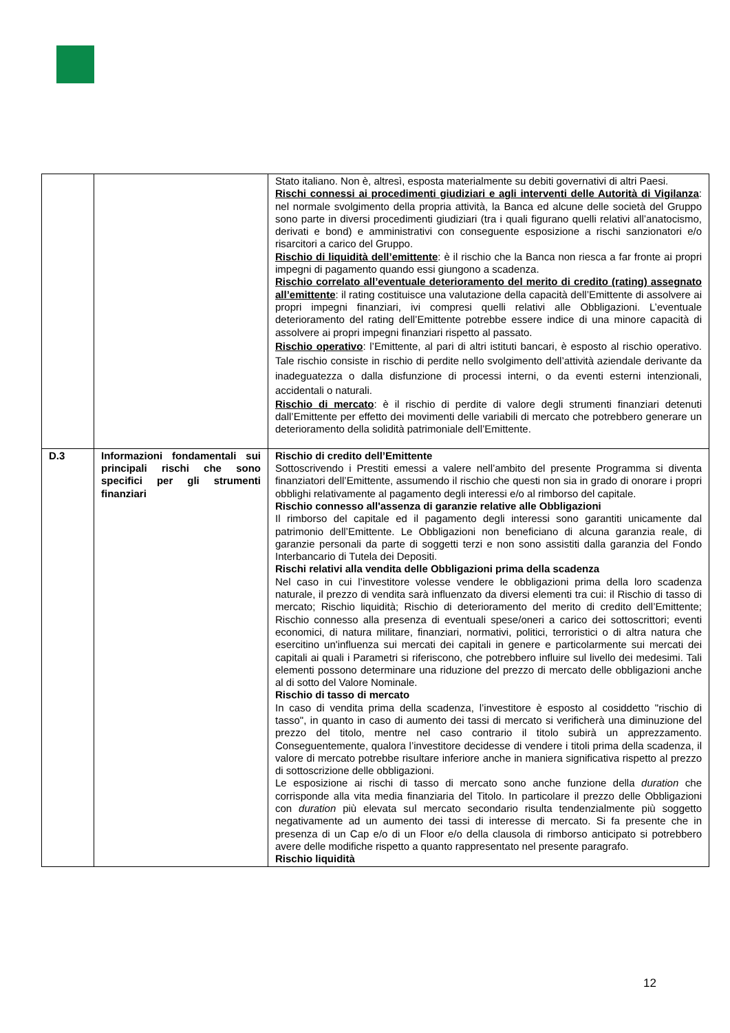| | | Stato italiano. Non è, altresì, esposta materialmente su debiti governativi di altri Paesi. Rischi connessi ai procedimenti giudiziari e agli interventi delle Autorità di Vigilanza : nel normale svolgimento della propria attività, la Banca ed alcune delle società del Gruppo sono parte in diversi procedimenti giudiziari (tra i quali figurano quelli relativi all’anatocismo, derivati e bond) e amministrativi con conseguente esposizione a rischi sanzionatori e/o risarcitori a carico del Gruppo. Rischio di liquidità dell’emittente : è il rischio che la Banca non riesca a far fronte ai propri impegni di pagamento quando essi giungono a scadenza. Rischio correlato all’eventuale deterioramento del merito di credito (rating) assegnato all’emittente : il rating costituisce una valutazione della capacità dell’Emittente di assolvere ai propri impegni finanziari, ivi compresi quelli relativi alle Obbligazioni. L’eventuale deterioramento del rating dell’Emittente potrebbe essere indice di una minore capacità di assolvere ai propri impegni finanziari rispetto al passato. Rischio operativo : l’Emittente, al pari di altri istituti bancari, è esposto al rischio operativo. Tale rischio consiste in rischio di perdite nello svolgimento dell’attività aziendale derivante da inadeguatezza o dalla disfunzione di processi interni, o da eventi esterni intenzionali, accidentali o naturali. Rischio di mercato : è il rischio di perdite di valore degli strumenti finanziari detenuti dall’Emittente per effetto dei movimenti delle variabili di mercato che potrebbero generare un deterioramento della solidità patrimoniale dell’Emittente. |
| D.3 | Informazioni fondamentali sui principali rischi che sono specifici per gli strumenti finanziari | Rischio di credito dell’Emittente Sottoscrivendo i Prestiti emessi a valere nell’ambito del presente Programma si diventa finanziatori dell’Emittente, assumendo il rischio che questi non sia in grado di onorare i propri obblighi relativamente al pagamento degli interessi e/o al rimborso del capitale. Rischio connesso all'assenza di garanzie relative alle Obbligazioni Il rimborso del capitale ed il pagamento degli interessi sono garantiti unicamente dal patrimonio dell’Emittente. Le Obbligazioni non beneficiano di alcuna garanzia reale, di garanzie personali da parte di soggetti terzi e non sono assistiti dalla garanzia del Fondo Interbancario di Tutela dei Depositi. Rischi relativi alla vendita delle Obbligazioni prima della scadenza Nel caso in cui l’investitore volesse vendere le obbligazioni prima della loro scadenza naturale, il prezzo di vendita sarà influenzato da diversi elementi tra cui: il Rischio di tasso di mercato; Rischio liquidità; Rischio di deterioramento del merito di credito dell’Emittente; Rischio connesso alla presenza di eventuali spese/oneri a carico dei sottoscrittori; eventi economici, di natura militare, finanziari, normativi, politici, terroristici o di altra natura che esercitino un'influenza sui mercati dei capitali in genere e particolarmente sui mercati dei capitali ai quali i Parametri si riferiscono, che potrebbero influire sul livello dei medesimi. Tali elementi possono determinare una riduzione del prezzo di mercato delle obbligazioni anche al di sotto del Valore Nominale. Rischio di tasso di mercato In caso di vendita prima della scadenza, l’investitore è esposto al cosiddetto "rischio di tasso", in quanto in caso di aumento dei tassi di mercato si verificherà una diminuzione del prezzo del titolo, mentre nel caso contrario il titolo subirà un apprezzamento. Conseguentemente, qualora l’investitore decidesse di vendere i titoli prima della scadenza, il valore di mercato potrebbe risultare inferiore anche in maniera significativa rispetto al prezzo di sottoscrizione delle obbligazioni. Le esposizione ai rischi di tasso di mercato sono anche funzione della duration che corrisponde alla vita media finanziaria del Titolo. In particolare il prezzo delle Obbligazioni con duration più elevata sul mercato secondario risulta tendenzialmente più soggetto negativamente ad un aumento dei tassi di interesse di mercato. Si fa presente che in presenza di un Cap e/o di un Floor e/o della clausola di rimborso anticipato si potrebbero avere delle modifiche rispetto a quanto rappresentato nel presente paragrafo. Rischio liquidità |
12